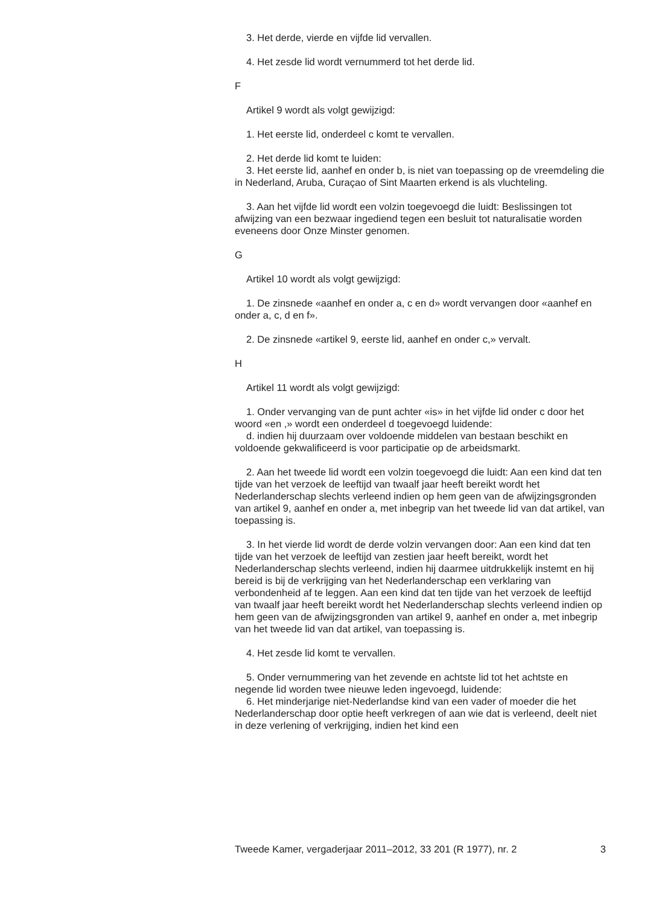3. Het derde, vierde en vijfde lid vervallen.
4. Het zesde lid wordt vernummerd tot het derde lid.
F
Artikel 9 wordt als volgt gewijzigd:
1. Het eerste lid, onderdeel c komt te vervallen.
2. Het derde lid komt te luiden:
3. Het eerste lid, aanhef en onder b, is niet van toepassing op de vreemdeling die in Nederland, Aruba, Curaçao of Sint Maarten erkend is als vluchteling.
3. Aan het vijfde lid wordt een volzin toegevoegd die luidt: Beslissingen tot afwijzing van een bezwaar ingediend tegen een besluit tot naturalisatie worden eveneens door Onze Minster genomen.
G
Artikel 10 wordt als volgt gewijzigd:
1. De zinsnede «aanhef en onder a, c en d» wordt vervangen door «aanhef en onder a, c, d en f».
2. De zinsnede «artikel 9, eerste lid, aanhef en onder c,» vervalt.
H
Artikel 11 wordt als volgt gewijzigd:
1. Onder vervanging van de punt achter «is» in het vijfde lid onder c door het woord «en ,» wordt een onderdeel d toegevoegd luidende:
d. indien hij duurzaam over voldoende middelen van bestaan beschikt en voldoende gekwalificeerd is voor participatie op de arbeidsmarkt.
2. Aan het tweede lid wordt een volzin toegevoegd die luidt: Aan een kind dat ten tijde van het verzoek de leeftijd van twaalf jaar heeft bereikt wordt het Nederlanderschap slechts verleend indien op hem geen van de afwijzingsgronden van artikel 9, aanhef en onder a, met inbegrip van het tweede lid van dat artikel, van toepassing is.
3. In het vierde lid wordt de derde volzin vervangen door: Aan een kind dat ten tijde van het verzoek de leeftijd van zestien jaar heeft bereikt, wordt het Nederlanderschap slechts verleend, indien hij daarmee uitdrukkelijk instemt en hij bereid is bij de verkrijging van het Nederlanderschap een verklaring van verbondenheid af te leggen. Aan een kind dat ten tijde van het verzoek de leeftijd van twaalf jaar heeft bereikt wordt het Nederlanderschap slechts verleend indien op hem geen van de afwijzingsgronden van artikel 9, aanhef en onder a, met inbegrip van het tweede lid van dat artikel, van toepassing is.
4. Het zesde lid komt te vervallen.
5. Onder vernummering van het zevende en achtste lid tot het achtste en negende lid worden twee nieuwe leden ingevoegd, luidende:
6. Het minderjarige niet-Nederlandse kind van een vader of moeder die het Nederlanderschap door optie heeft verkregen of aan wie dat is verleend, deelt niet in deze verlening of verkrijging, indien het kind een
Tweede Kamer, vergaderjaar 2011–2012, 33 201 (R 1977), nr. 2 3